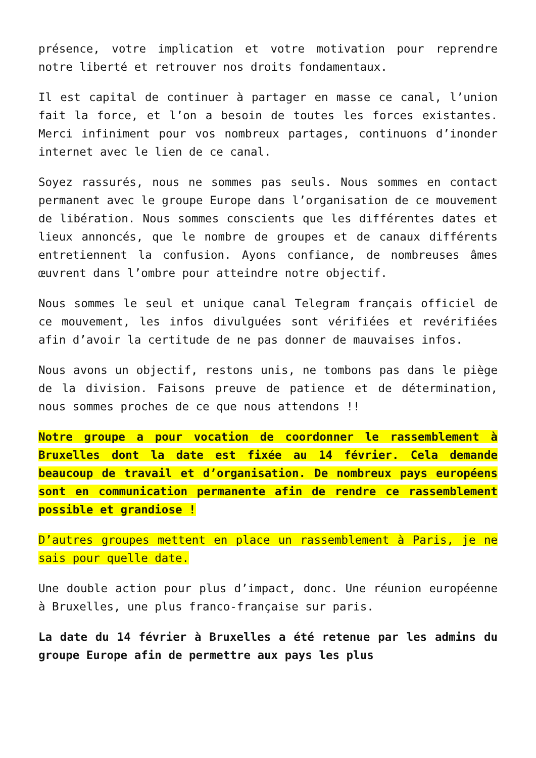présence, votre implication et votre motivation pour reprendre notre liberté et retrouver nos droits fondamentaux.
Il est capital de continuer à partager en masse ce canal, l’union fait la force, et l’on a besoin de toutes les forces existantes. Merci infiniment pour vos nombreux partages, continuons d’inonder internet avec le lien de ce canal.
Soyez rassurés, nous ne sommes pas seuls. Nous sommes en contact permanent avec le groupe Europe dans l’organisation de ce mouvement de libération. Nous sommes conscients que les différentes dates et lieux annoncés, que le nombre de groupes et de canaux différents entretiennent la confusion. Ayons confiance, de nombreuses âmes œuvrent dans l’ombre pour atteindre notre objectif.
Nous sommes le seul et unique canal Telegram français officiel de ce mouvement, les infos divulguées sont vérifiées et revérifiées afin d’avoir la certitude de ne pas donner de mauvaises infos.
Nous avons un objectif, restons unis, ne tombons pas dans le piège de la division. Faisons preuve de patience et de détermination, nous sommes proches de ce que nous attendons !!
Notre groupe a pour vocation de coordonner le rassemblement à Bruxelles dont la date est fixée au 14 février. Cela demande beaucoup de travail et d’organisation. De nombreux pays européens sont en communication permanente afin de rendre ce rassemblement possible et grandiose !
D’autres groupes mettent en place un rassemblement à Paris, je ne sais pour quelle date.
Une double action pour plus d’impact, donc. Une réunion européenne à Bruxelles, une plus franco-française sur paris.
La date du 14 février à Bruxelles a été retenue par les admins du groupe Europe afin de permettre aux pays les plus